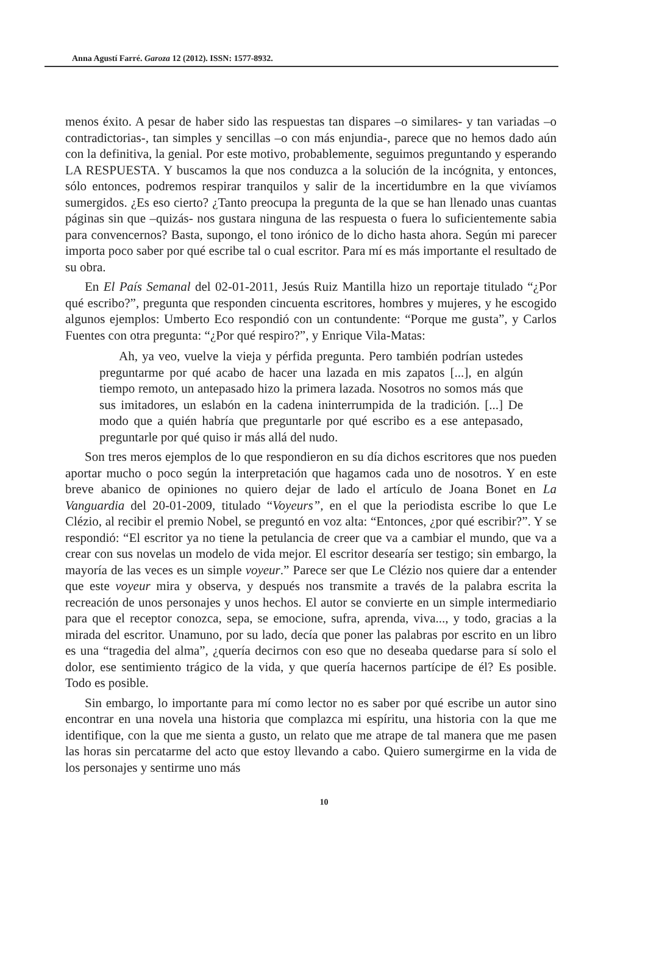Anna Agustí Farré. Garoza 12 (2012). ISSN: 1577-8932.
menos éxito. A pesar de haber sido las respuestas tan dispares –o similares- y tan variadas –o contradictorias-, tan simples y sencillas –o con más enjundia-, parece que no hemos dado aún con la definitiva, la genial. Por este motivo, probablemente, seguimos preguntando y esperando LA RESPUESTA. Y buscamos la que nos conduzca a la solución de la incógnita, y entonces, sólo entonces, podremos respirar tranquilos y salir de la incertidumbre en la que vivíamos sumergidos. ¿Es eso cierto? ¿Tanto preocupa la pregunta de la que se han llenado unas cuantas páginas sin que –quizás- nos gustara ninguna de las respuesta o fuera lo suficientemente sabia para convencernos? Basta, supongo, el tono irónico de lo dicho hasta ahora. Según mi parecer importa poco saber por qué escribe tal o cual escritor. Para mí es más importante el resultado de su obra.
En El País Semanal del 02-01-2011, Jesús Ruiz Mantilla hizo un reportaje titulado “¿Por qué escribo?”, pregunta que responden cincuenta escritores, hombres y mujeres, y he escogido algunos ejemplos: Umberto Eco respondió con un contundente: “Porque me gusta”, y Carlos Fuentes con otra pregunta: “¿Por qué respiro?”, y Enrique Vila-Matas:
Ah, ya veo, vuelve la vieja y pérfida pregunta. Pero también podrían ustedes preguntarme por qué acabo de hacer una lazada en mis zapatos [...], en algún tiempo remoto, un antepasado hizo la primera lazada. Nosotros no somos más que sus imitadores, un eslabón en la cadena ininterrumpida de la tradición. [...] De modo que a quién habría que preguntarle por qué escribo es a ese antepasado, preguntarle por qué quiso ir más allá del nudo.
Son tres meros ejemplos de lo que respondieron en su día dichos escritores que nos pueden aportar mucho o poco según la interpretación que hagamos cada uno de nosotros. Y en este breve abanico de opiniones no quiero dejar de lado el artículo de Joana Bonet en La Vanguardia del 20-01-2009, titulado “Voyeurs”, en el que la periodista escribe lo que Le Clézio, al recibir el premio Nobel, se preguntó en voz alta: “Entonces, ¿por qué escribir?”. Y se respondió: “El escritor ya no tiene la petulancia de creer que va a cambiar el mundo, que va a crear con sus novelas un modelo de vida mejor. El escritor desearía ser testigo; sin embargo, la mayoría de las veces es un simple voyeur.” Parece ser que Le Clézio nos quiere dar a entender que este voyeur mira y observa, y después nos transmite a través de la palabra escrita la recreación de unos personajes y unos hechos. El autor se convierte en un simple intermediario para que el receptor conozca, sepa, se emocione, sufra, aprenda, viva..., y todo, gracias a la mirada del escritor. Unamuno, por su lado, decía que poner las palabras por escrito en un libro es una “tragedia del alma”, ¿quería decirnos con eso que no deseaba quedarse para sí solo el dolor, ese sentimiento trágico de la vida, y que quería hacernos partícipe de él? Es posible. Todo es posible.
Sin embargo, lo importante para mí como lector no es saber por qué escribe un autor sino encontrar en una novela una historia que complazca mi espíritu, una historia con la que me identifique, con la que me sienta a gusto, un relato que me atrape de tal manera que me pasen las horas sin percatarme del acto que estoy llevando a cabo. Quiero sumergirme en la vida de los personajes y sentirme uno más
10